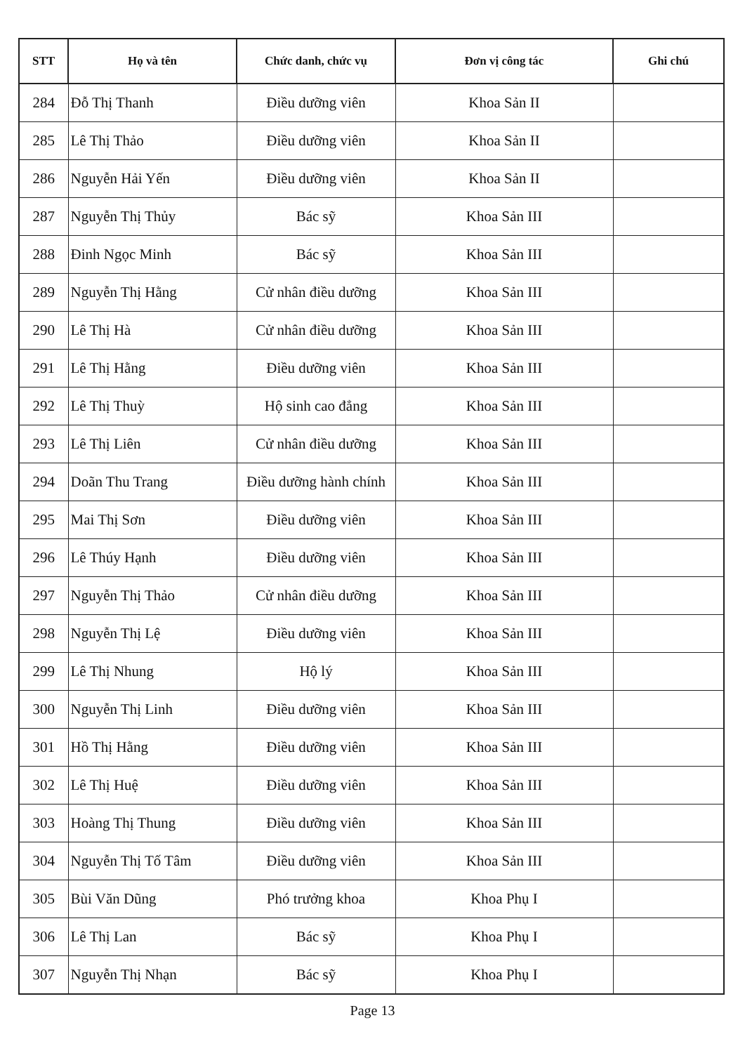| STT | Họ và tên | Chức danh, chức vụ | Đơn vị công tác | Ghi chú |
| --- | --- | --- | --- | --- |
| 284 | Đỗ Thị Thanh | Điều dưỡng viên | Khoa Sản II | |
| 285 | Lê Thị Thảo | Điều dưỡng viên | Khoa Sản II | |
| 286 | Nguyễn Hải Yến | Điều dưỡng viên | Khoa Sản II | |
| 287 | Nguyễn Thị Thủy | Bác sỹ | Khoa Sản III | |
| 288 | Đinh Ngọc Minh | Bác sỹ | Khoa Sản III | |
| 289 | Nguyễn Thị Hằng | Cử nhân điều dưỡng | Khoa Sản III | |
| 290 | Lê Thị Hà | Cử nhân điều dưỡng | Khoa Sản III | |
| 291 | Lê Thị Hằng | Điều dưỡng viên | Khoa Sản III | |
| 292 | Lê Thị Thuỳ | Hộ sinh cao đẳng | Khoa Sản III | |
| 293 | Lê Thị Liên | Cử nhân điều dưỡng | Khoa Sản III | |
| 294 | Doãn Thu Trang | Điều dưỡng hành chính | Khoa Sản III | |
| 295 | Mai Thị Sơn | Điều dưỡng viên | Khoa Sản III | |
| 296 | Lê Thúy Hạnh | Điều dưỡng viên | Khoa Sản III | |
| 297 | Nguyễn Thị Thảo | Cử nhân điều dưỡng | Khoa Sản III | |
| 298 | Nguyễn Thị Lệ | Điều dưỡng viên | Khoa Sản III | |
| 299 | Lê Thị Nhung | Hộ lý | Khoa Sản III | |
| 300 | Nguyễn Thị Linh | Điều dưỡng viên | Khoa Sản III | |
| 301 | Hồ Thị Hằng | Điều dưỡng viên | Khoa Sản III | |
| 302 | Lê Thị Huệ | Điều dưỡng viên | Khoa Sản III | |
| 303 | Hoàng Thị Thung | Điều dưỡng viên | Khoa Sản III | |
| 304 | Nguyễn Thị Tố Tâm | Điều dưỡng viên | Khoa Sản III | |
| 305 | Bùi Văn Dũng | Phó trưởng khoa | Khoa Phụ I | |
| 306 | Lê Thị Lan | Bác sỹ | Khoa Phụ I | |
| 307 | Nguyễn Thị Nhạn | Bác sỹ | Khoa Phụ I | |
Page 13